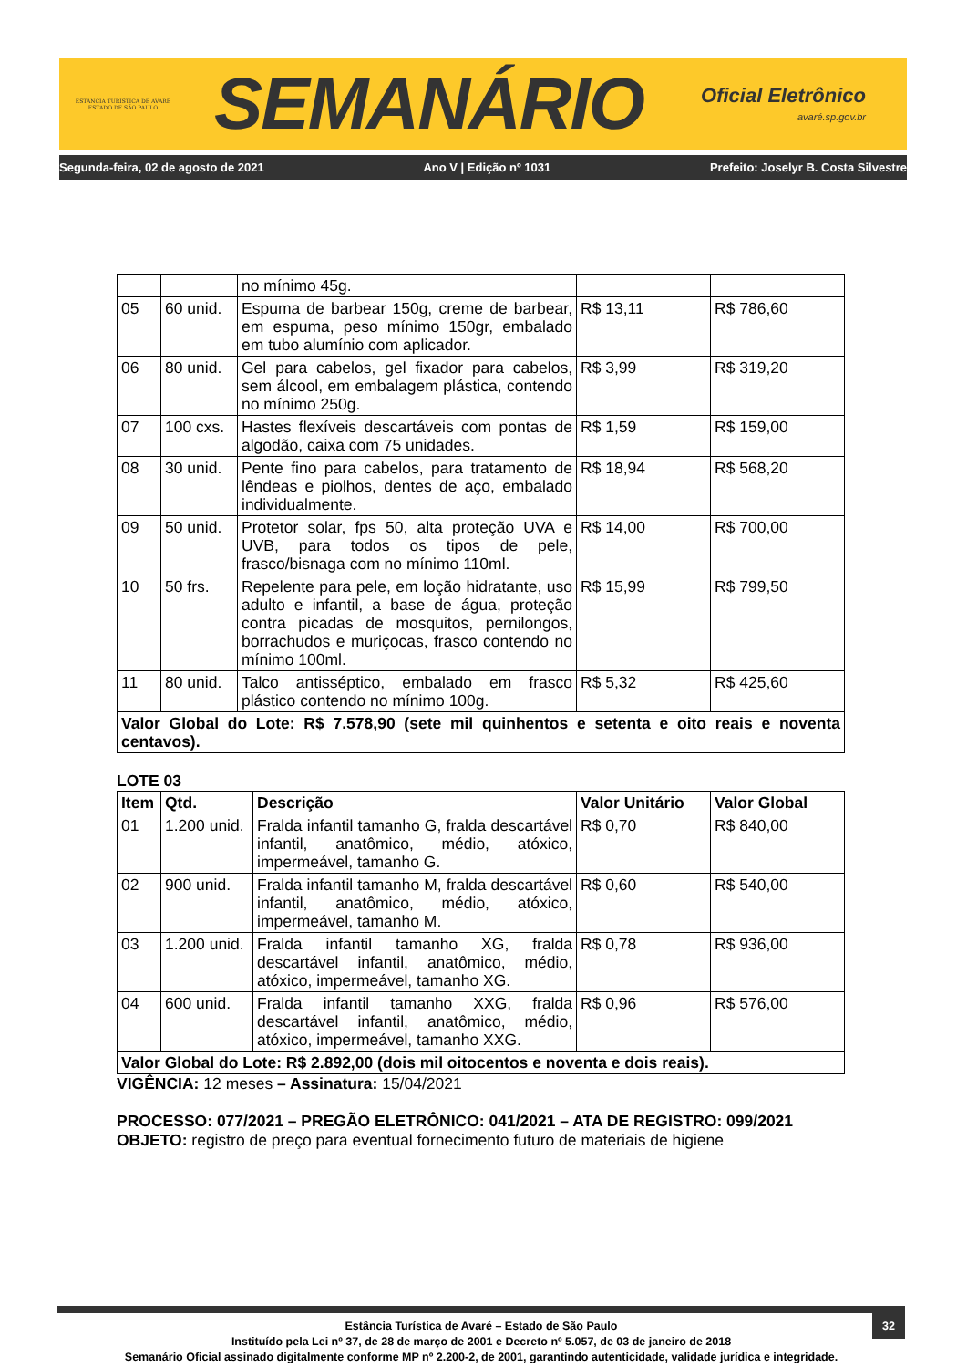ESTÂNCIA TURÍSTICA DE AVARÉ
ESTADO DE SÃO PAULO
SEMANÁRIO
Oficial Eletrônico
avaré.sp.gov.br
Segunda-feira, 02 de agosto de 2021 Ano V | Edição nº 1031 Prefeito: Joselyr B. Costa Silvestre
| | | no mínimo 45g. | | |
| 05 | 60 unid. | Espuma de barbear 150g, creme de barbear, em espuma, peso mínimo 150gr, embalado em tubo alumínio com aplicador. | R$ 13,11 | R$ 786,60 |
| 06 | 80 unid. | Gel para cabelos, gel fixador para cabelos, sem álcool, em embalagem plástica, contendo no mínimo 250g. | R$ 3,99 | R$ 319,20 |
| 07 | 100 cxs. | Hastes flexíveis descartáveis com pontas de algodão, caixa com 75 unidades. | R$ 1,59 | R$ 159,00 |
| 08 | 30 unid. | Pente fino para cabelos, para tratamento de lêndeas e piolhos, dentes de aço, embalado individualmente. | R$ 18,94 | R$ 568,20 |
| 09 | 50 unid. | Protetor solar, fps 50, alta proteção UVA e UVB, para todos os tipos de pele, frasco/bisnaga com no mínimo 110ml. | R$ 14,00 | R$ 700,00 |
| 10 | 50 frs. | Repelente para pele, em loção hidratante, uso adulto e infantil, a base de água, proteção contra picadas de mosquitos, pernilongos, borrachudos e muriçocas, frasco contendo no mínimo 100ml. | R$ 15,99 | R$ 799,50 |
| 11 | 80 unid. | Talco antisséptico, embalado em frasco plástico contendo no mínimo 100g. | R$ 5,32 | R$ 425,60 |
| Valor Global do Lote: R$ 7.578,90 (sete mil quinhentos e setenta e oito reais e noventa centavos). | | | | |
LOTE 03
| Item | Qtd. | Descrição | Valor Unitário | Valor Global |
| --- | --- | --- | --- | --- |
| 01 | 1.200 unid. | Fralda infantil tamanho G, fralda descartável infantil, anatômico, médio, atóxico, impermeável, tamanho G. | R$ 0,70 | R$ 840,00 |
| 02 | 900 unid. | Fralda infantil tamanho M, fralda descartável infantil, anatômico, médio, atóxico, impermeável, tamanho M. | R$ 0,60 | R$ 540,00 |
| 03 | 1.200 unid. | Fralda infantil tamanho XG, fralda descartável infantil, anatômico, médio, atóxico, impermeável, tamanho XG. | R$ 0,78 | R$ 936,00 |
| 04 | 600 unid. | Fralda infantil tamanho XXG, fralda descartável infantil, anatômico, médio, atóxico, impermeável, tamanho XXG. | R$ 0,96 | R$ 576,00 |
| Valor Global do Lote: R$ 2.892,00 (dois mil oitocentos e noventa e dois reais). | | | | |
VIGÊNCIA: 12 meses – Assinatura: 15/04/2021
PROCESSO: 077/2021 – PREGÃO ELETRÔNICO: 041/2021 – ATA DE REGISTRO: 099/2021
OBJETO: registro de preço para eventual fornecimento futuro de materiais de higiene
32
Estância Turística de Avaré – Estado de São Paulo
Instituído pela Lei nº 37, de 28 de março de 2001 e Decreto nº 5.057, de 03 de janeiro de 2018
Semanário Oficial assinado digitalmente conforme MP nº 2.200-2, de 2001, garantindo autenticidade, validade jurídica e integridade.